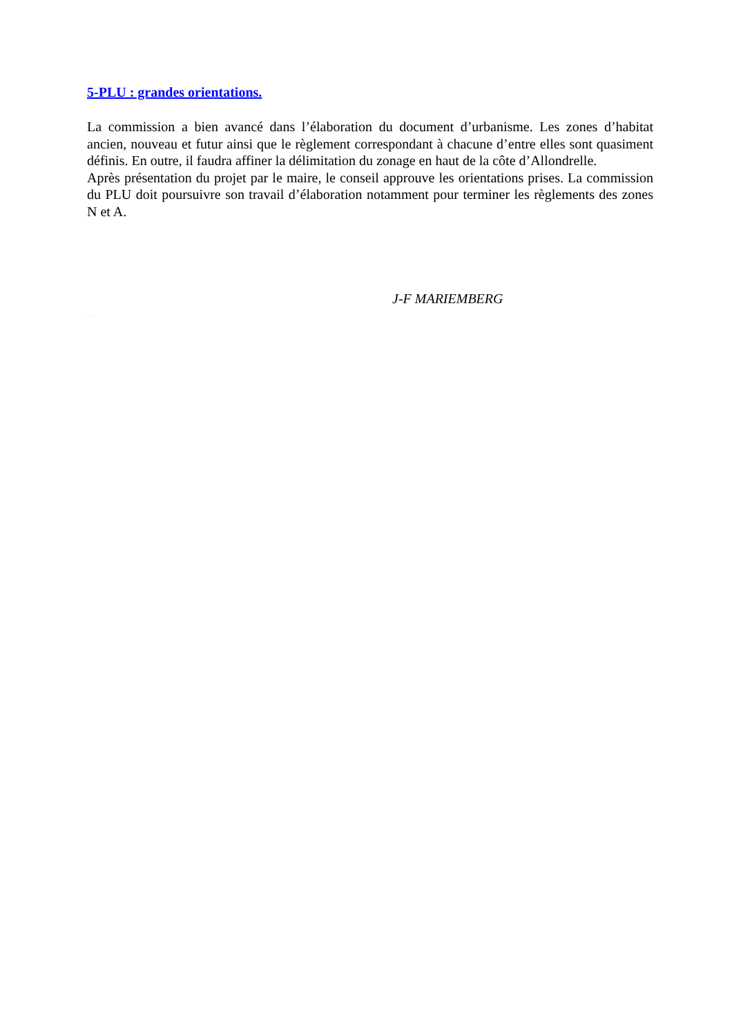5-PLU : grandes orientations.
La commission a bien avancé dans l’élaboration du document d’urbanisme. Les zones d’habitat ancien, nouveau et futur ainsi que le règlement correspondant à chacune d’entre elles sont quasiment définis. En outre, il faudra affiner la délimitation du zonage en haut de la côte d’Allondrelle.
Après présentation du projet par le maire, le conseil approuve les orientations prises. La commission du PLU doit poursuivre son travail d’élaboration notamment pour terminer les règlements des zones N et A.
J-F MARIEMBERG
Allondrelle-La-Malmaison